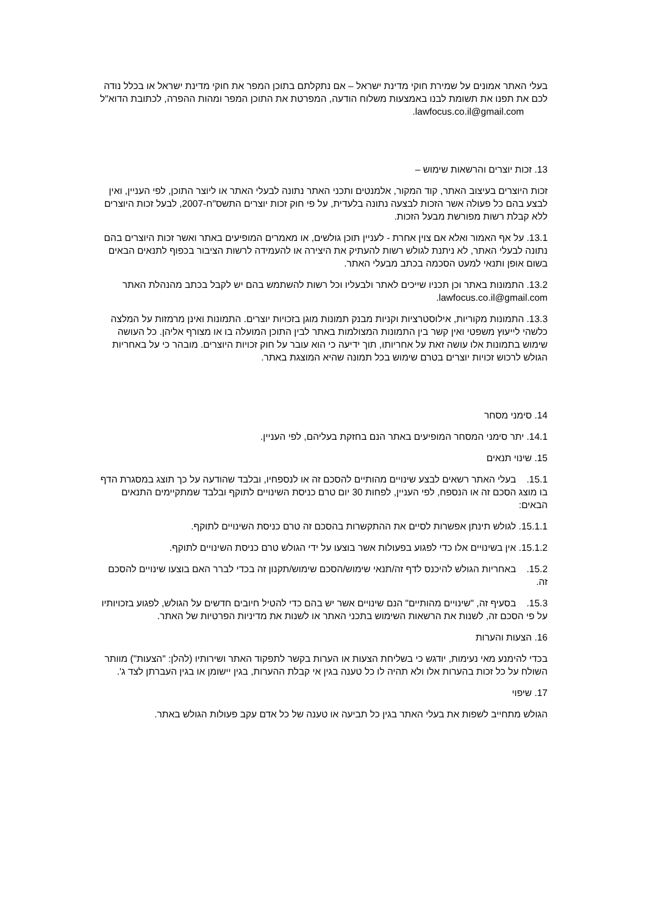בעלי האתר אמונים על שמירת חוקי מדינת ישראל – אם נתקלתם בתוכן המפר את חוקי מדינת ישראל או בכלל נודה לכם את תפנו את תשומת לבנו באמצעות משלוח הודעה, המפרטת את התוכן המפר ומהות ההפרה, לכתובת הדוא"ל lawfocus.co.il@gmail.com.
13. זכות יוצרים והרשאות שימוש –
זכות היוצרים בעיצוב האתר, קוד המקור, אלמנטים ותכני האתר נתונה לבעלי האתר או ליוצר התוכן, לפי העניין, ואין לבצע בהם כל פעולה אשר הזכות לבצעה נתונה בלעדית, על פי חוק זכות יוצרים התשס"ח-2007, לבעל זכות היוצרים ללא קבלת רשות מפורשת מבעל הזכות.
13.1. על אף האמור ואלא אם צוין אחרת - לעניין תוכן גולשים, או מאמרים המופיעים באתר ואשר זכות היוצרים בהם נתונה לבעלי האתר, לא ניתנת לגולש רשות להעתיק את היצירה או להעמידה לרשות הציבור בכפוף לתנאים הבאים בשום אופן ותנאי למעט הסכמה בכתב מבעלי האתר.
13.2. התמונות באתר וכן תכניו שייכים לאתר ולבעליו וכל רשות להשתמש בהם יש לקבל בכתב מהנהלת האתר lawfocus.co.il@gmail.com.
13.3. התמונות מקוריות, אילוסטרציות וקניות מבנק תמונות מוגן בזכויות יוצרים. התמונות ואינן מרמזות על המלצה כלשהי לייעוץ משפטי ואין קשר בין התמונות המצולמות באתר לבין התוכן המועלה בו או מצורף אליהן. כל העושה שימוש בתמונות אלו עושה זאת על אחריותו, תוך ידיעה כי הוא עובר על חוק זכויות היוצרים. מובהר כי על באחריות הגולש לרכוש זכויות יוצרים בטרם שימוש בכל תמונה שהיא המוצגת באתר.
14. סימני מסחר
14.1. יתר סימני המסחר המופיעים באתר הנם בחזקת בעליהם, לפי העניין.
15. שינוי תנאים
15.1. בעלי האתר רשאים לבצע שינויים מהותיים להסכם זה או לנספחיו, ובלבד שהודעה על כך תוצג במסגרת הדף בו מוצג הסכם זה או הנספח, לפי העניין, לפחות 30 יום טרם כניסת השינויים לתוקף ובלבד שמתקיימים התנאים הבאים:
15.1.1. לגולש תינתן אפשרות לסיים את ההתקשרות בהסכם זה טרם כניסת השינויים לתוקף.
15.1.2. אין בשינויים אלו כדי לפגוע בפעולות אשר בוצעו על ידי הגולש טרם כניסת השינויים לתוקף.
15.2. באחריות הגולש להיכנס לדף זה/תנאי שימוש/הסכם שימוש/תקנון זה בכדי לברר האם בוצעו שינויים להסכם זה.
15.3. בסעיף זה, "שינויים מהותיים" הנם שינויים אשר יש בהם כדי להטיל חיובים חדשים על הגולש, לפגוע בזכויותיו על פי הסכם זה, לשנות את הרשאות השימוש בתכני האתר או לשנות את מדיניות הפרטיות של האתר.
16. הצעות והערות
בכדי להימנע מאי נעימות, יודגש כי בשליחת הצעות או הערות בקשר לתפקוד האתר ושירותיו (להלן: "הצעות") מוותר השולח על כל זכות בהערות אלו ולא תהיה לו כל טענה בגין אי קבלת ההערות, בגין יישומן או בגין העברתן לצד ג'.
17. שיפוי
הגולש מתחייב לשפות את בעלי האתר בגין כל תביעה או טענה של כל אדם עקב פעולות הגולש באתר.